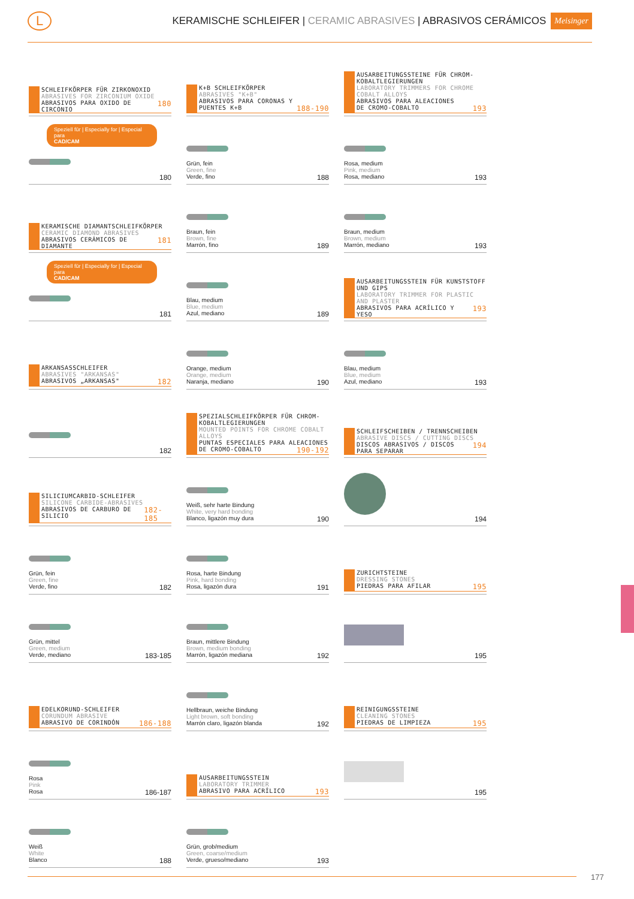L
KERAMISCHE SCHLEIFER | CERAMIC ABRASIVES | ABRASIVOS CERÁMICOS
Meisinger
SCHLEIFKÖRPER FÜR ZIRKONOXID
ABRASIVES FOR ZIRCONIUM OXIDE
ABRASIVOS PARA OXIDO DE CIRCONIO 180
Speziell für | Especially for | Especial para
CAD/CAM
180
KERAMISCHE DIAMANTSCHLEIFKÖRPER
CERAMIC DIAMOND ABRASIVES
ABRASIVOS CERÁMICOS DE DIAMANTE 181
Speziell für | Especially for | Especial para
CAD/CAM
181
ARKANSASSCHLEIFER
ABRASIVES "ARKANSAS"
ABRASIVOS „ARKANSAS" 182
182
SILICIUMCARBID-SCHLEIFER
SILICONE CARBIDE-ABRASIVES
ABRASIVOS DE CARBURO DE SILICIO 182-185
Grün, fein
Green, fine
Verde, fino 182
Grün, mittel
Green, medium
Verde, mediano 183-185
EDELKORUND-SCHLEIFER
CORUNDUM ABRASIVE
ABRASIVO DE CORINDÓN 186-188
Rosa
Pink
Rosa 186-187
Weiß
White
Blanco 188
K+B SCHLEIFKÖRPER
ABRASIVES "K+B"
ABRASIVOS PARA CORONAS Y
PUENTES K+B 188-190
Grün, fein
Green, fine
Verde, fino 188
Braun, fein
Brown, fine
Marrón, fino 189
Blau, medium
Blue, medium
Azul, mediano 189
Orange, medium
Orange, medium
Naranja, mediano 190
SPEZIALSCHLEIFKÖRPER FÜR CHROM-KOBALTLEGIERUNGEN
MOUNTED POINTS FOR CHROME COBALT ALLOYS
PUNTAS ESPECIALES PARA ALEACIONES
DE CROMO-COBALTO 190-192
Weiß, sehr harte Bindung
White, very hard bonding
Blanco, ligazón muy dura 190
Rosa, harte Bindung
Pink, hard bonding
Rosa, ligazón dura 191
Braun, mittlere Bindung
Brown, medium bonding
Marrón, ligazón mediana 192
Hellbraun, weiche Bindung
Light brown, soft bonding
Marrón claro, ligazón blanda 192
AUSARBEITUNGSSTEIN
LABORATORY TRIMMER
ABRASIVO PARA ACRÍLICO 193
Grün, grob/medium
Green, coarse/medium
Verde, grueso/mediano 193
AUSARBEITUNGSSTEINE FÜR CHROM-KOBALTLEGIERUNGEN
LABORATORY TRIMMERS FOR CHROME COBALT ALLOYS
ABRASIVOS PARA ALEACIONES
DE CROMO-COBALTO 193
Rosa, medium
Pink, medium
Rosa, mediano 193
Braun, medium
Brown, medium
Marrón, mediano 193
AUSARBEITUNGSSTEIN FÜR KUNSTSTOFF UND GIPS
LABORATORY TRIMMER FOR PLASTIC AND PLASTER
ABRASIVOS PARA ACRÍLICO Y YESO 193
Blau, medium
Blue, medium
Azul, mediano 193
SCHLEIFSCHEIBEN / TRENNSCHEIBEN
ABRASIVE DISCS / CUTTING DISCS
DISCOS ABRASIVOS / DISCOS PARA SEPARAR 194
194
ZURICHTSTEINE
DRESSING STONES
PIEDRAS PARA AFILAR 195
195
REINIGUNGSSTEINE
CLEANING STONES
PIEDRAS DE LIMPIEZA 195
195
177